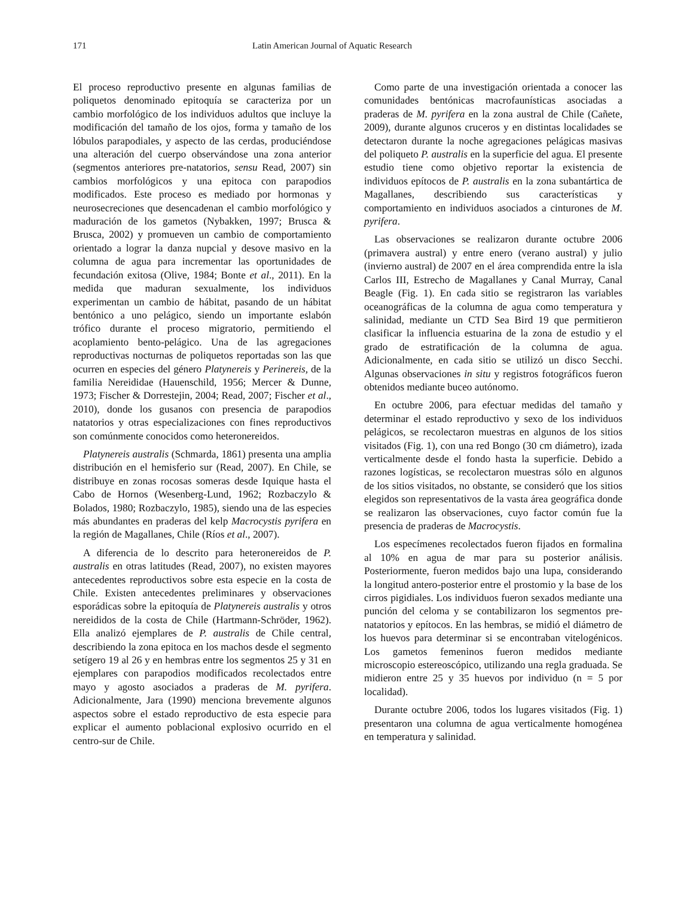171 Latin American Journal of Aquatic Research
El proceso reproductivo presente en algunas familias de poliquetos denominado epitoquía se caracteriza por un cambio morfológico de los individuos adultos que incluye la modificación del tamaño de los ojos, forma y tamaño de los lóbulos parapodiales, y aspecto de las cerdas, produciéndose una alteración del cuerpo observándose una zona anterior (segmentos anteriores pre-natatorios, sensu Read, 2007) sin cambios morfológicos y una epitoca con parapodios modificados. Este proceso es mediado por hormonas y neurosecreciones que desencadenan el cambio morfológico y maduración de los gametos (Nybakken, 1997; Brusca & Brusca, 2002) y promueven un cambio de comportamiento orientado a lograr la danza nupcial y desove masivo en la columna de agua para incrementar las oportunidades de fecundación exitosa (Olive, 1984; Bonte et al., 2011). En la medida que maduran sexualmente, los individuos experimentan un cambio de hábitat, pasando de un hábitat bentónico a uno pelágico, siendo un importante eslabón trófico durante el proceso migratorio, permitiendo el acoplamiento bento-pelágico. Una de las agregaciones reproductivas nocturnas de poliquetos reportadas son las que ocurren en especies del género Platynereis y Perinereis, de la familia Nereididae (Hauenschild, 1956; Mercer & Dunne, 1973; Fischer & Dorrestejin, 2004; Read, 2007; Fischer et al., 2010), donde los gusanos con presencia de parapodios natatorios y otras especializaciones con fines reproductivos son comúnmente conocidos como heteronereidos.
Platynereis australis (Schmarda, 1861) presenta una amplia distribución en el hemisferio sur (Read, 2007). En Chile, se distribuye en zonas rocosas someras desde Iquique hasta el Cabo de Hornos (Wesenberg-Lund, 1962; Rozbaczylo & Bolados, 1980; Rozbaczylo, 1985), siendo una de las especies más abundantes en praderas del kelp Macrocystis pyrifera en la región de Magallanes, Chile (Ríos et al., 2007).
A diferencia de lo descrito para heteronereidos de P. australis en otras latitudes (Read, 2007), no existen mayores antecedentes reproductivos sobre esta especie en la costa de Chile. Existen antecedentes preliminares y observaciones esporádicas sobre la epitoquía de Platynereis australis y otros nereididos de la costa de Chile (Hartmann-Schröder, 1962). Ella analizó ejemplares de P. australis de Chile central, describiendo la zona epitoca en los machos desde el segmento setígero 19 al 26 y en hembras entre los segmentos 25 y 31 en ejemplares con parapodios modificados recolectados entre mayo y agosto asociados a praderas de M. pyrifera. Adicionalmente, Jara (1990) menciona brevemente algunos aspectos sobre el estado reproductivo de esta especie para explicar el aumento poblacional explosivo ocurrido en el centro-sur de Chile.
Como parte de una investigación orientada a conocer las comunidades bentónicas macrofaunísticas asociadas a praderas de M. pyrifera en la zona austral de Chile (Cañete, 2009), durante algunos cruceros y en distintas localidades se detectaron durante la noche agregaciones pelágicas masivas del poliqueto P. australis en la superficie del agua. El presente estudio tiene como objetivo reportar la existencia de individuos epítocos de P. australis en la zona subantártica de Magallanes, describiendo sus características y comportamiento en individuos asociados a cinturones de M. pyrifera.
Las observaciones se realizaron durante octubre 2006 (primavera austral) y entre enero (verano austral) y julio (invierno austral) de 2007 en el área comprendida entre la isla Carlos III, Estrecho de Magallanes y Canal Murray, Canal Beagle (Fig. 1). En cada sitio se registraron las variables oceanográficas de la columna de agua como temperatura y salinidad, mediante un CTD Sea Bird 19 que permitieron clasificar la influencia estuarina de la zona de estudio y el grado de estratificación de la columna de agua. Adicionalmente, en cada sitio se utilizó un disco Secchi. Algunas observaciones in situ y registros fotográficos fueron obtenidos mediante buceo autónomo.
En octubre 2006, para efectuar medidas del tamaño y determinar el estado reproductivo y sexo de los individuos pelágicos, se recolectaron muestras en algunos de los sitios visitados (Fig. 1), con una red Bongo (30 cm diámetro), izada verticalmente desde el fondo hasta la superficie. Debido a razones logísticas, se recolectaron muestras sólo en algunos de los sitios visitados, no obstante, se consideró que los sitios elegidos son representativos de la vasta área geográfica donde se realizaron las observaciones, cuyo factor común fue la presencia de praderas de Macrocystis.
Los especímenes recolectados fueron fijados en formalina al 10% en agua de mar para su posterior análisis. Posteriormente, fueron medidos bajo una lupa, considerando la longitud antero-posterior entre el prostomio y la base de los cirros pigidiales. Los individuos fueron sexados mediante una punción del celoma y se contabilizaron los segmentos pre-natatorios y epítocos. En las hembras, se midió el diámetro de los huevos para determinar si se encontraban vitelogénicos. Los gametos femeninos fueron medidos mediante microscopio estereoscópico, utilizando una regla graduada. Se midieron entre 25 y 35 huevos por individuo (n = 5 por localidad).
Durante octubre 2006, todos los lugares visitados (Fig. 1) presentaron una columna de agua verticalmente homogénea en temperatura y salinidad.